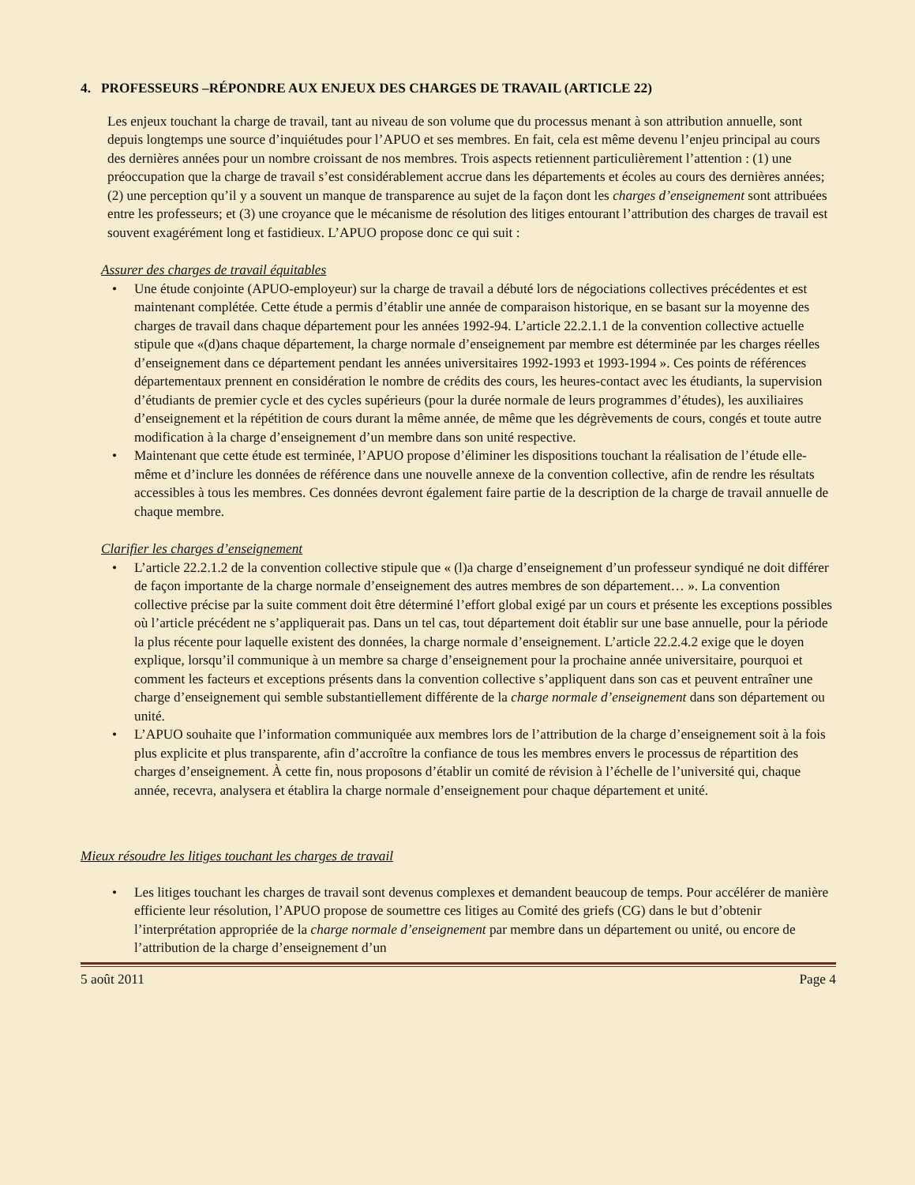4. PROFESSEURS –RÉPONDRE AUX ENJEUX DES CHARGES DE TRAVAIL (ARTICLE 22)
Les enjeux touchant la charge de travail, tant au niveau de son volume que du processus menant à son attribution annuelle, sont depuis longtemps une source d’inquiétudes pour l’APUO et ses membres. En fait, cela est même devenu l’enjeu principal au cours des dernières années pour un nombre croissant de nos membres. Trois aspects retiennent particulièrement l’attention : (1) une préoccupation que la charge de travail s’est considérablement accrue dans les départements et écoles au cours des dernières années; (2) une perception qu’il y a souvent un manque de transparence au sujet de la façon dont les charges d’enseignement sont attribuées entre les professeurs; et (3) une croyance que le mécanisme de résolution des litiges entourant l’attribution des charges de travail est souvent exagérément long et fastidieux. L’APUO propose donc ce qui suit :
Assurer des charges de travail équitables
• Une étude conjointe (APUO-employeur) sur la charge de travail a débuté lors de négociations collectives précédentes et est maintenant complétée. Cette étude a permis d’établir une année de comparaison historique, en se basant sur la moyenne des charges de travail dans chaque département pour les années 1992-94. L’article 22.2.1.1 de la convention collective actuelle stipule que «(d)ans chaque département, la charge normale d’enseignement par membre est déterminée par les charges réelles d’enseignement dans ce département pendant les années universitaires 1992-1993 et 1993-1994 ». Ces points de références départementaux prennent en considération le nombre de crédits des cours, les heures-contact avec les étudiants, la supervision d’étudiants de premier cycle et des cycles supérieurs (pour la durée normale de leurs programmes d’études), les auxiliaires d’enseignement et la répétition de cours durant la même année, de même que les dégrèvements de cours, congés et toute autre modification à la charge d’enseignement d’un membre dans son unité respective.
• Maintenant que cette étude est terminée, l’APUO propose d’éliminer les dispositions touchant la réalisation de l’étude elle-même et d’inclure les données de référence dans une nouvelle annexe de la convention collective, afin de rendre les résultats accessibles à tous les membres. Ces données devront également faire partie de la description de la charge de travail annuelle de chaque membre.
Clarifier les charges d’enseignement
• L’article 22.2.1.2 de la convention collective stipule que « (l)a charge d’enseignement d’un professeur syndiqué ne doit différer de façon importante de la charge normale d’enseignement des autres membres de son département… ». La convention collective précise par la suite comment doit être déterminé l’effort global exigé par un cours et présente les exceptions possibles où l’article précédent ne s’appliquerait pas. Dans un tel cas, tout département doit établir sur une base annuelle, pour la période la plus récente pour laquelle existent des données, la charge normale d’enseignement. L’article 22.2.4.2 exige que le doyen explique, lorsqu’il communique à un membre sa charge d’enseignement pour la prochaine année universitaire, pourquoi et comment les facteurs et exceptions présents dans la convention collective s’appliquent dans son cas et peuvent entraîner une charge d’enseignement qui semble substantiellement différente de la charge normale d’enseignement dans son département ou unité.
• L’APUO souhaite que l’information communiquée aux membres lors de l’attribution de la charge d’enseignement soit à la fois plus explicite et plus transparente, afin d’accroître la confiance de tous les membres envers le processus de répartition des charges d’enseignement. À cette fin, nous proposons d’établir un comité de révision à l’échelle de l’université qui, chaque année, recevra, analysera et établira la charge normale d’enseignement pour chaque département et unité.
Mieux résoudre les litiges touchant les charges de travail
• Les litiges touchant les charges de travail sont devenus complexes et demandent beaucoup de temps. Pour accélérer de manière efficiente leur résolution, l’APUO propose de soumettre ces litiges au Comité des griefs (CG) dans le but d’obtenir l’interprétation appropriée de la charge normale d’enseignement par membre dans un département ou unité, ou encore de l’attribution de la charge d’enseignement d’un
5 août 2011 Page 4